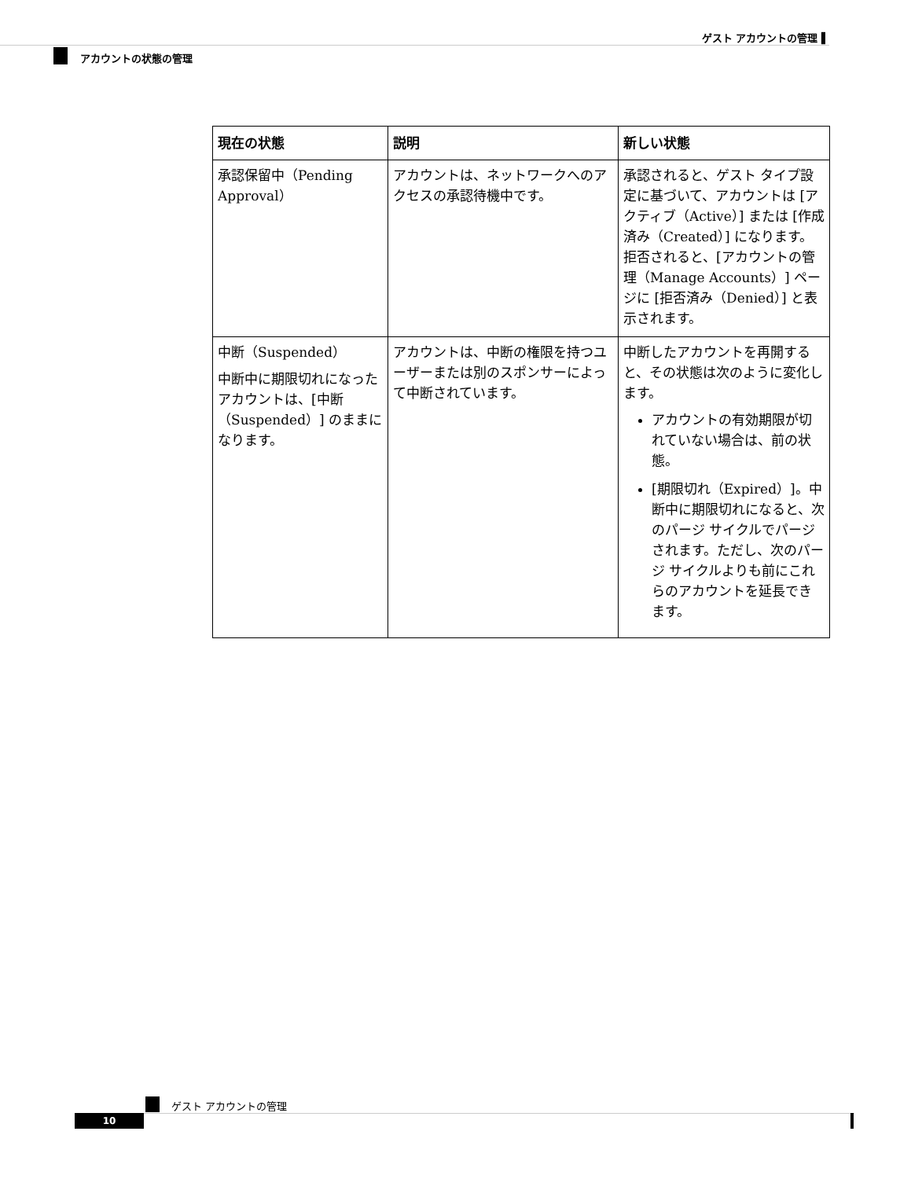ゲスト アカウントの管理 ▌
アカウントの状態の管理
| 現在の状態 | 説明 | 新しい状態 |
| --- | --- | --- |
| 承認保留中（Pending Approval） | アカウントは、ネットワークへのアクセスの承認待機中です。 | 承認されると、ゲスト タイプ設定に基づいて、アカウントは [アクティブ（Active）] または [作成済み（Created）] になります。拒否されると、[アカウントの管理（Manage Accounts）] ページに [拒否済み（Denied）] と表示されます。 |
| 中断（Suspended） 中断中に期限切れになったアカウントは、[中断（Suspended）] のままになります。 | アカウントは、中断の権限を持つユーザーまたは別のスポンサーによって中断されています。 | 中断したアカウントを再開すると、その状態は次のように変化します。 アカウントの有効期限が切れていない場合は、前の状態。 [期限切れ（Expired）]。中断中に期限切れになると、次のパージ サイクルでパージされます。ただし、次のパージ サイクルよりも前にこれらのアカウントを延長できます。 |
ゲスト アカウントの管理
10